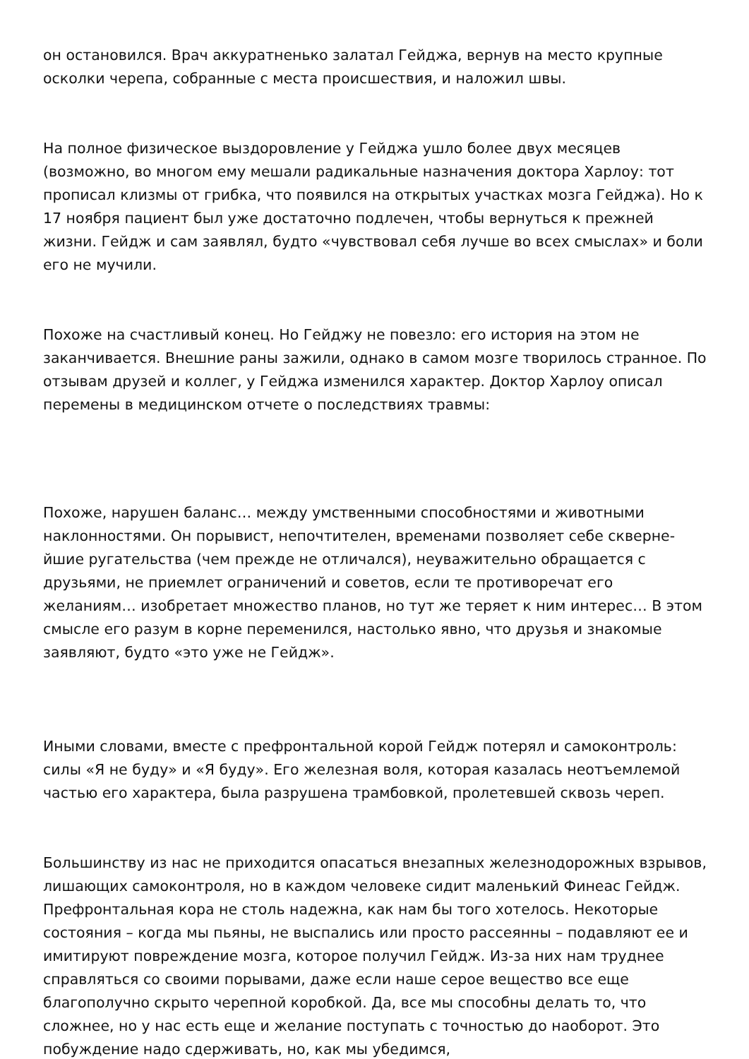он остановился. Врач аккуратненько залатал Гейджа, вернув на место крупные осколки черепа, собранные с места происшествия, и наложил швы.
На полное физическое выздоровление у Гейджа ушло более двух месяцев (возможно, во многом ему мешали радикальные назначения доктора Харлоу: тот прописал клизмы от грибка, что появился на открытых участках мозга Гейджа). Но к 17 ноября пациент был уже достаточно подлечен, чтобы вернуться к прежней жизни. Гейдж и сам заявлял, будто «чувствовал себя лучше во всех смыслах» и боли его не мучили.
Похоже на счастливый конец. Но Гейджу не повезло: его история на этом не заканчивается. Внешние раны зажили, однако в самом мозге творилось странное. По отзывам друзей и коллег, у Гейджа изменился характер. Доктор Харлоу описал перемены в медицинском отчете о последствиях травмы:
Похоже, нарушен баланс… между умственными способностями и животными наклонностями. Он порывист, непочтителен, временами позволяет себе скверне­йшие ругательства (чем прежде не отличался), неуважительно обращается с друзьями, не приемлет ограничений и советов, если те противоречат его желаниям… изобретает множество планов, но тут же теряет к ним интерес… В этом смысле его разум в корне переменился, настолько явно, что друзья и знакомые заявляют, будто «это уже не Гейдж».
Иными словами, вместе с префронтальной корой Гейдж потерял и самоконтроль: силы «Я не буду» и «Я буду». Его железная воля, которая казалась неотъемлемой частью его характера, была разрушена трамбовкой, пролетевшей сквозь череп.
Большинству из нас не приходится опасаться внезапных железнодорожных взрывов, лишающих самоконтроля, но в каждом человеке сидит маленький Финеас Гейдж. Префронтальная кора не столь надежна, как нам бы того хотелось. Некоторые состояния – когда мы пьяны, не выспались или просто рассеянны – подавляют ее и имитируют повреждение мозга, которое получил Гейдж. Из-за них нам труднее справляться со своими порывами, даже если наше серое вещество все еще благополучно скрыто черепной коробкой. Да, все мы способны делать то, что сложнее, но у нас есть еще и желание поступать с точностью до наоборот. Это побуждение надо сдерживать, но, как мы убедимся,